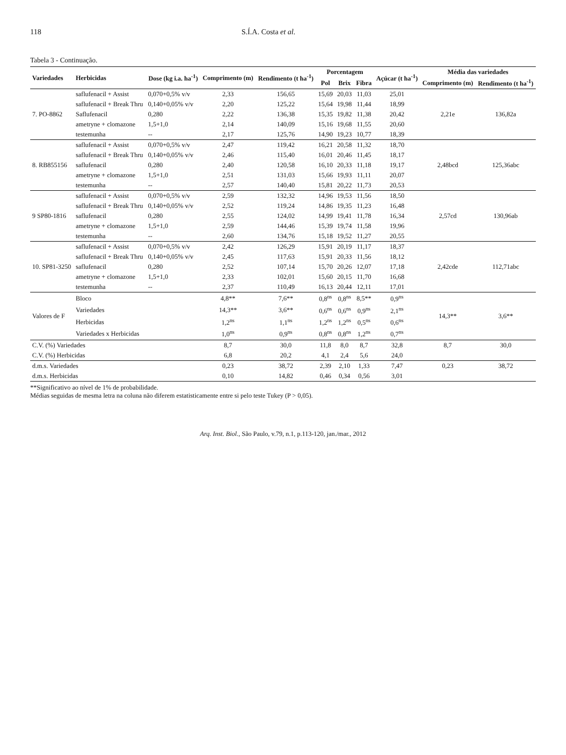118 S.Í.A. Costa et al.
Tabela 3 - Continuação.
| Variedades | Herbicidas | Dose (kg i.a. ha<sup>-1</sup>) | Comprimento (m) | Rendimento (t ha<sup>-1</sup>) | Porcentagem | | | Açúcar (t ha<sup>-1</sup>) | Média das variedades | |
| --- | --- | --- | --- | --- | --- | --- | --- | --- | --- | --- |
| | | | | | Pol | Brix | Fibra | | Comprimento (m) | Rendimento (t ha<sup>-1</sup>) |
| 7. PO-8862 | saflufenacil + Assist | 0,070+0,5% v/v | 2,33 | 156,65 | 15,69 | 20,03 | 11,03 | 25,01 | 2,21e | 136,82a |
| | saflufenacil + Break Thru | 0,140+0,05% v/v | 2,20 | 125,22 | 15,64 | 19,98 | 11,44 | 18,99 | | |
| | Saflufenacil | 0,280 | 2,22 | 136,38 | 15,35 | 19,82 | 11,38 | 20,42 | | |
| | ametryne + clomazone | 1,5+1,0 | 2,14 | 140,09 | 15,16 | 19,68 | 11,55 | 20,60 | | |
| | testemunha | -- | 2,17 | 125,76 | 14,90 | 19,23 | 10,77 | 18,39 | | |
| 8. RB855156 | saflufenacil + Assist | 0,070+0,5% v/v | 2,47 | 119,42 | 16,21 | 20,58 | 11,32 | 18,70 | 2,48bcd | 125,36abc |
| | saflufenacil + Break Thru | 0,140+0,05% v/v | 2,46 | 115,40 | 16,01 | 20,46 | 11,45 | 18,17 | | |
| | saflufenacil | 0,280 | 2,40 | 120,58 | 16,10 | 20,33 | 11,18 | 19,17 | | |
| | ametryne + clomazone | 1,5+1,0 | 2,51 | 131,03 | 15,66 | 19,93 | 11,11 | 20,07 | | |
| | testemunha | -- | 2,57 | 140,40 | 15,81 | 20,22 | 11,73 | 20,53 | | |
| 9 SP80-1816 | saflufenacil + Assist | 0,070+0,5% v/v | 2,59 | 132,32 | 14,96 | 19,53 | 11,56 | 18,50 | 2,57cd | 130,96ab |
| | saflufenacil + Break Thru | 0,140+0,05% v/v | 2,52 | 119,24 | 14,86 | 19,35 | 11,23 | 16,48 | | |
| | saflufenacil | 0,280 | 2,55 | 124,02 | 14,99 | 19,41 | 11,78 | 16,34 | | |
| | ametryne + clomazone | 1,5+1,0 | 2,59 | 144,46 | 15,39 | 19,74 | 11,58 | 19,96 | | |
| | testemunha | -- | 2,60 | 134,76 | 15,18 | 19,52 | 11,27 | 20,55 | | |
| 10. SP81-3250 | saflufenacil + Assist | 0,070+0,5% v/v | 2,42 | 126,29 | 15,91 | 20,19 | 11,17 | 18,37 | 2,42cde | 112,71abc |
| | saflufenacil + Break Thru | 0,140+0,05% v/v | 2,45 | 117,63 | 15,91 | 20,33 | 11,56 | 18,12 | | |
| | saflufenacil | 0,280 | 2,52 | 107,14 | 15,70 | 20,26 | 12,07 | 17,18 | | |
| | ametryne + clomazone | 1,5+1,0 | 2,33 | 102,01 | 15,60 | 20,15 | 11,70 | 16,68 | | |
| | testemunha | -- | 2,37 | 110,49 | 16,13 | 20,44 | 12,11 | 17,01 | | |
| Valores de F | Bloco | | 4,8** | 7,6** | 0,8<sup>ns</sup> | 0,8<sup>ns</sup> | 8,5** | 0,9<sup>ns</sup> | 14,3** | 3,6** |
| | Variedades | | 14,3** | 3,6** | 0,6<sup>ns</sup> | 0,6<sup>ns</sup> | 0,9<sup>ns</sup> | 2,1<sup>ns</sup> | | |
| | Herbicidas | | 1,2<sup>ns</sup> | 1,1<sup>ns</sup> | 1,2<sup>ns</sup> | 1,2<sup>ns</sup> | 0,5<sup>ns</sup> | 0,6<sup>ns</sup> | | |
| | Variedades x Herbicidas | | 1,0<sup>ns</sup> | 0,9<sup>ns</sup> | 0,8<sup>ns</sup> | 0,8<sup>ns</sup> | 1,2<sup>ns</sup> | 0,7<sup>ns</sup> | | |
| C.V. (%) Variedades | | | 8,7 | 30,0 | 11,8 | 8,0 | 8,7 | 32,8 | 8,7 | 30,0 |
| C.V. (%) Herbicidas | | | 6,8 | 20,2 | 4,1 | 2,4 | 5,6 | 24,0 | | |
| d.m.s. Variedades | | | 0,23 | 38,72 | 2,39 | 2,10 | 1,33 | 7,47 | 0,23 | 38,72 |
| d.m.s. Herbicidas | | | 0,10 | 14,82 | 0,46 | 0,34 | 0,56 | 3,01 | | |
**Significativo ao nível de 1% de probabilidade.
Médias seguidas de mesma letra na coluna não diferem estatisticamente entre si pelo teste Tukey (P > 0,05).
Arq. Inst. Biol., São Paulo, v.79, n.1, p.113-120, jan./mar., 2012